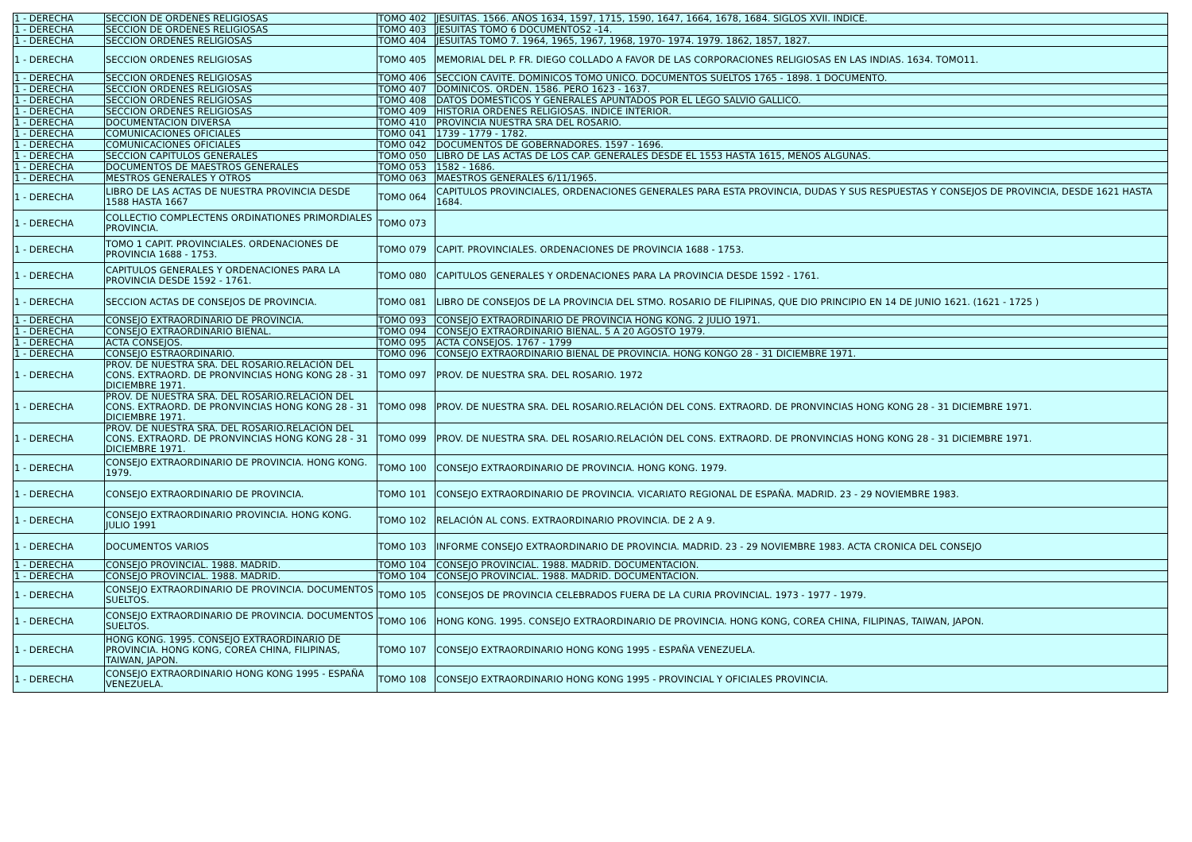| 1 - DERECHA | SECCION DE ORDENES RELIGIOSAS | TOMO 402 | JESUITAS. 1566. AÑOS 1634, 1597, 1715, 1590, 1647, 1664, 1678, 1684. SIGLOS XVII. INDICE. |
| 1 - DERECHA | SECCION DE ORDENES RELIGIOSAS | TOMO 403 | JESUITAS TOMO 6 DOCUMENTOS2 -14. |
| 1 - DERECHA | SECCION ORDENES RELIGIOSAS | TOMO 404 | JESUITAS TOMO 7. 1964, 1965, 1967, 1968, 1970- 1974. 1979. 1862, 1857, 1827. |
| 1 - DERECHA | SECCION ORDENES RELIGIOSAS | TOMO 405 | MEMORIAL DEL P. FR. DIEGO COLLADO A FAVOR DE LAS CORPORACIONES RELIGIOSAS EN LAS INDIAS. 1634. TOMO11. |
| 1 - DERECHA | SECCION ORDENES RELIGIOSAS | TOMO 406 | SECCION CAVITE. DOMINICOS TOMO UNICO. DOCUMENTOS SUELTOS 1765 - 1898. 1 DOCUMENTO. |
| 1 - DERECHA | SECCION ORDENES RELIGIOSAS | TOMO 407 | DOMINICOS. ORDEN. 1586. PERO 1623 - 1637. |
| 1 - DERECHA | SECCION ORDENES RELIGIOSAS | TOMO 408 | DATOS DOMESTICOS Y GENERALES APUNTADOS POR EL LEGO SALVIO GALLICO. |
| 1 - DERECHA | SECCION ORDENES RELIGIOSAS | TOMO 409 | HISTORIA ORDENES RELIGIOSAS. INDICE INTERIOR. |
| 1 - DERECHA | DOCUMENTACION DIVERSA | TOMO 410 | PROVINCIA NUESTRA SRA DEL ROSARIO. |
| 1 - DERECHA | COMUNICACIONES OFICIALES | TOMO 041 | 1739 - 1779 - 1782. |
| 1 - DERECHA | COMUNICACIONES OFICIALES | TOMO 042 | DOCUMENTOS DE GOBERNADORES. 1597 - 1696. |
| 1 - DERECHA | SECCION CAPITULOS GENERALES | TOMO 050 | LIBRO DE LAS ACTAS DE LOS CAP. GENERALES DESDE EL 1553 HASTA 1615, MENOS ALGUNAS. |
| 1 - DERECHA | DOCUMENTOS DE MAESTROS GENERALES | TOMO 053 | 1582 - 1686. |
| 1 - DERECHA | MESTROS GENERALES Y OTROS | TOMO 063 | MAESTROS GENERALES 6/11/1965. |
| 1 - DERECHA | LIBRO DE LAS ACTAS DE NUESTRA PROVINCIA DESDE 1588 HASTA 1667 | TOMO 064 | CAPITULOS PROVINCIALES, ORDENACIONES GENERALES PARA ESTA PROVINCIA, DUDAS Y SUS RESPUESTAS Y CONSEJOS DE PROVINCIA, DESDE 1621 HASTA 1684. |
| 1 - DERECHA | COLLECTIO COMPLECTENS ORDINATIONES PRIMORDIALES PROVINCIA. | TOMO 073 | |
| 1 - DERECHA | TOMO 1 CAPIT. PROVINCIALES. ORDENACIONES DE PROVINCIA 1688 - 1753. | TOMO 079 | CAPIT. PROVINCIALES. ORDENACIONES DE PROVINCIA 1688 - 1753. |
| 1 - DERECHA | CAPITULOS GENERALES Y ORDENACIONES PARA LA PROVINCIA DESDE 1592 - 1761. | TOMO 080 | CAPITULOS GENERALES Y ORDENACIONES PARA LA PROVINCIA DESDE 1592 - 1761. |
| 1 - DERECHA | SECCION ACTAS DE CONSEJOS DE PROVINCIA. | TOMO 081 | LIBRO DE CONSEJOS DE LA PROVINCIA DEL STMO. ROSARIO DE FILIPINAS, QUE DIO PRINCIPIO EN 14 DE JUNIO 1621. (1621 - 1725 ) |
| 1 - DERECHA | CONSEJO EXTRAORDINARIO DE PROVINCIA. | TOMO 093 | CONSEJO EXTRAORDINARIO DE PROVINCIA HONG KONG. 2 JULIO 1971. |
| 1 - DERECHA | CONSEJO EXTRAORDINARIO BIENAL. | TOMO 094 | CONSEJO EXTRAORDINARIO BIENAL. 5 A 20 AGOSTO 1979. |
| 1 - DERECHA | ACTA CONSEJOS. | TOMO 095 | ACTA CONSEJOS. 1767 - 1799 |
| 1 - DERECHA | CONSEJO ESTRAORDINARIO. | TOMO 096 | CONSEJO EXTRAORDINARIO BIENAL DE PROVINCIA. HONG KONGO 28 - 31 DICIEMBRE 1971. |
| 1 - DERECHA | PROV. DE NUESTRA SRA. DEL ROSARIO.RELACIÓN DEL CONS. EXTRAORD. DE PRONVINCIAS HONG KONG 28 - 31 DICIEMBRE 1971. | TOMO 097 | PROV. DE NUESTRA SRA. DEL ROSARIO. 1972 |
| 1 - DERECHA | PROV. DE NUESTRA SRA. DEL ROSARIO.RELACIÓN DEL CONS. EXTRAORD. DE PRONVINCIAS HONG KONG 28 - 31 DICIEMBRE 1971. | TOMO 098 | PROV. DE NUESTRA SRA. DEL ROSARIO.RELACIÓN DEL CONS. EXTRAORD. DE PRONVINCIAS HONG KONG 28 - 31 DICIEMBRE 1971. |
| 1 - DERECHA | PROV. DE NUESTRA SRA. DEL ROSARIO.RELACIÓN DEL CONS. EXTRAORD. DE PRONVINCIAS HONG KONG 28 - 31 DICIEMBRE 1971. | TOMO 099 | PROV. DE NUESTRA SRA. DEL ROSARIO.RELACIÓN DEL CONS. EXTRAORD. DE PRONVINCIAS HONG KONG 28 - 31 DICIEMBRE 1971. |
| 1 - DERECHA | CONSEJO EXTRAORDINARIO DE PROVINCIA. HONG KONG. 1979. | TOMO 100 | CONSEJO EXTRAORDINARIO DE PROVINCIA. HONG KONG. 1979. |
| 1 - DERECHA | CONSEJO EXTRAORDINARIO DE PROVINCIA. | TOMO 101 | CONSEJO EXTRAORDINARIO DE PROVINCIA. VICARIATO REGIONAL DE ESPAÑA. MADRID. 23 - 29 NOVIEMBRE 1983. |
| 1 - DERECHA | CONSEJO EXTRAORDINARIO PROVINCIA. HONG KONG. JULIO 1991 | TOMO 102 | RELACIÓN AL CONS. EXTRAORDINARIO PROVINCIA. DE 2 A 9. |
| 1 - DERECHA | DOCUMENTOS VARIOS | TOMO 103 | INFORME CONSEJO EXTRAORDINARIO DE PROVINCIA. MADRID. 23 - 29 NOVIEMBRE 1983. ACTA CRONICA DEL CONSEJO |
| 1 - DERECHA | CONSEJO PROVINCIAL. 1988. MADRID. | TOMO 104 | CONSEJO PROVINCIAL. 1988. MADRID. DOCUMENTACION. |
| 1 - DERECHA | CONSEJO PROVINCIAL. 1988. MADRID. | TOMO 104 | CONSEJO PROVINCIAL. 1988. MADRID. DOCUMENTACION. |
| 1 - DERECHA | CONSEJO EXTRAORDINARIO DE PROVINCIA. DOCUMENTOS SUELTOS. | TOMO 105 | CONSEJOS DE PROVINCIA CELEBRADOS FUERA DE LA CURIA PROVINCIAL. 1973 - 1977 - 1979. |
| 1 - DERECHA | CONSEJO EXTRAORDINARIO DE PROVINCIA. DOCUMENTOS SUELTOS. | TOMO 106 | HONG KONG. 1995. CONSEJO EXTRAORDINARIO DE PROVINCIA. HONG KONG, COREA CHINA, FILIPINAS, TAIWAN, JAPON. |
| 1 - DERECHA | HONG KONG. 1995. CONSEJO EXTRAORDINARIO DE PROVINCIA. HONG KONG, COREA CHINA, FILIPINAS, TAIWAN, JAPON. | TOMO 107 | CONSEJO EXTRAORDINARIO HONG KONG 1995 - ESPAÑA VENEZUELA. |
| 1 - DERECHA | CONSEJO EXTRAORDINARIO HONG KONG 1995 - ESPAÑA VENEZUELA. | TOMO 108 | CONSEJO EXTRAORDINARIO HONG KONG 1995 - PROVINCIAL Y OFICIALES PROVINCIA. |